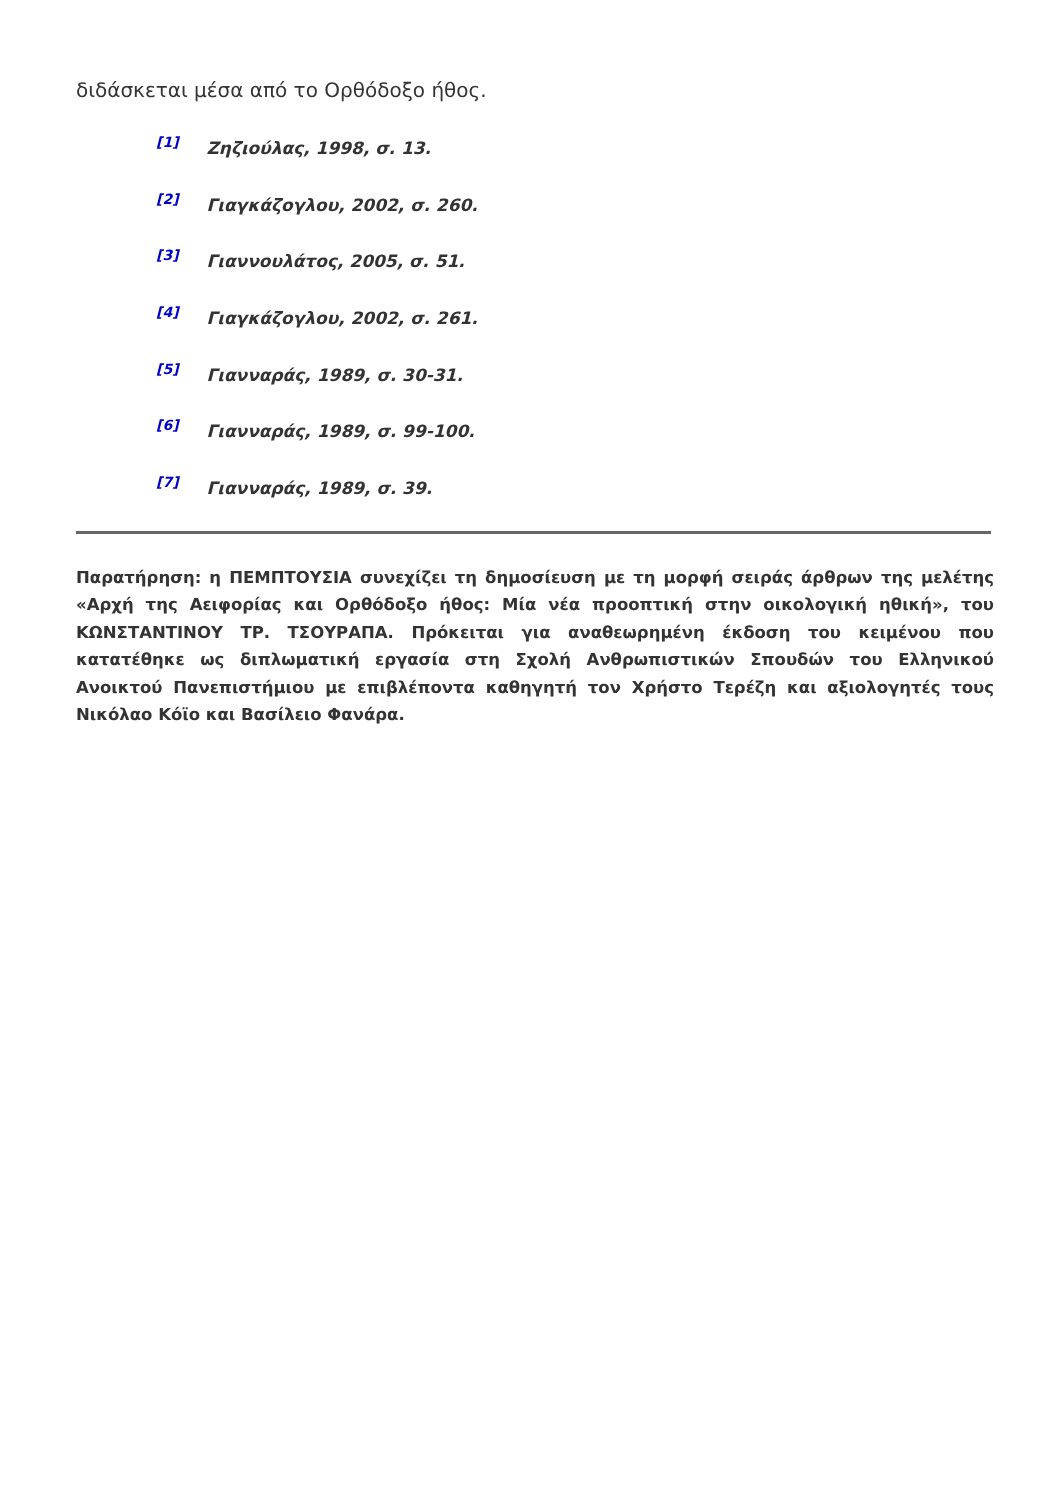διδάσκεται μέσα από το Ορθόδοξο ήθος.
<sup>[1]</sup> Ζηζιούλας, 1998, σ. 13.
<sup>[2]</sup> Γιαγκάζογλου, 2002, σ. 260.
<sup>[3]</sup> Γιαννουλάτος, 2005, σ. 51.
<sup>[4]</sup> Γιαγκάζογλου, 2002, σ. 261.
<sup>[5]</sup> Γιανναράς, 1989, σ. 30-31.
<sup>[6]</sup> Γιανναράς, 1989, σ. 99-100.
<sup>[7]</sup> Γιανναράς, 1989, σ. 39.
Παρατήρηση: η ΠΕΜΠΤΟΥΣΙΑ συνεχίζει τη δημοσίευση με τη μορφή σειράς άρθρων της μελέτης «Αρχή της Αειφορίας και Ορθόδοξο ήθος: Μία νέα προοπτική στην οικολογική ηθική», του ΚΩΝΣΤΑΝΤΙΝΟΥ ΤΡ. ΤΣΟΥΡΑΠΑ. Πρόκειται για αναθεωρημένη έκδοση του κειμένου που κατατέθηκε ως διπλωματική εργασία στη Σχολή Ανθρωπιστικών Σπουδών του Ελληνικού Ανοικτού Πανεπιστήμιου με επιβλέποντα καθηγητή τον Χρήστο Τερέζη και αξιολογητές τους Νικόλαο Κόϊο και Βασίλειο Φανάρα.